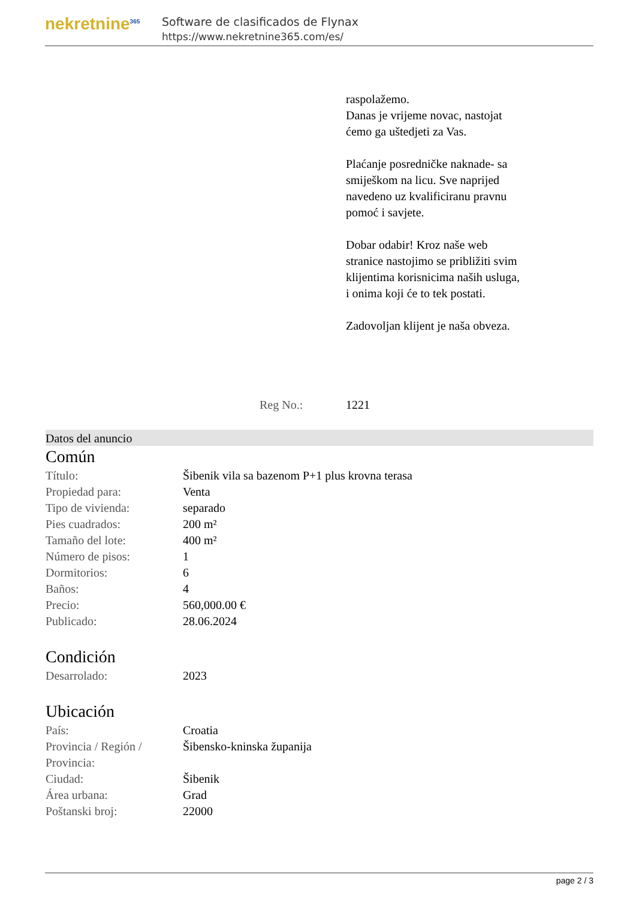nekretnine<sup>365</sup>
Software de clasificados de Flynax
https://www.nekretnine365.com/es/
raspolažemo.
Danas je vrijeme novac, nastojat ćemo ga uštedjeti za Vas.
Plaćanje posredničke naknade- sa smiješkom na licu. Sve naprijed navedeno uz kvalificiranu pravnu pomoć i savjete.
Dobar odabir! Kroz naše web stranice nastojimo se približiti svim klijentima korisnicima naših usluga, i onima koji će to tek postati.
Zadovoljan klijent je naša obveza.
Reg No.: 1221
Datos del anuncio
Común
| Título: | Šibenik vila sa bazenom P+1 plus krovna terasa |
| Propiedad para: | Venta |
| Tipo de vivienda: | separado |
| Pies cuadrados: | 200 m² |
| Tamaño del lote: | 400 m² |
| Número de pisos: | 1 |
| Dormitorios: | 6 |
| Baños: | 4 |
| Precio: | 560,000.00 € |
| Publicado: | 28.06.2024 |
Condición
| Desarrolado: | 2023 |
Ubicación
| País: | Croatia |
| Provincia / Región / Provincia: | Šibensko-kninska županija |
| Ciudad: | Šibenik |
| Área urbana: | Grad |
| Poštanski broj: | 22000 |
page 2 / 3